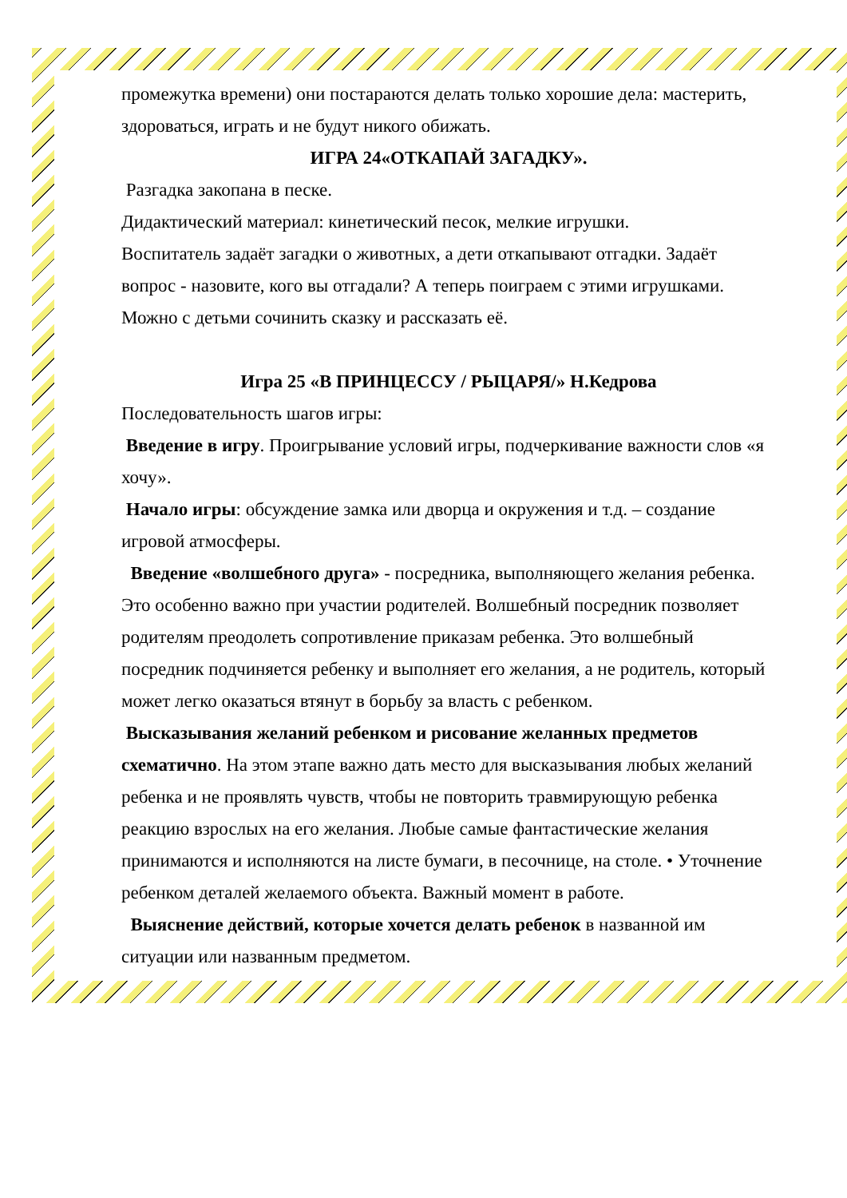промежутка времени) они постараются делать только хорошие дела: мастерить, здороваться, играть и не будут никого обижать.
ИГРА 24«ОТКАПАЙ ЗАГАДКУ».
Разгадка закопана в песке.
Дидактический материал: кинетический песок, мелкие игрушки.
Воспитатель задаёт загадки о животных, а дети откапывают отгадки. Задаёт вопрос - назовите, кого вы отгадали? А теперь поиграем с этими игрушками. Можно с детьми сочинить сказку и рассказать её.
Игра 25 «В ПРИНЦЕССУ / РЫЦАРЯ/» Н.Кедрова
Последовательность шагов игры:
Введение в игру. Проигрывание условий игры, подчеркивание важности слов «я хочу».
Начало игры: обсуждение замка или дворца и окружения и т.д. – создание игровой атмосферы.
Введение «волшебного друга» - посредника, выполняющего желания ребенка. Это особенно важно при участии родителей. Волшебный посредник позволяет родителям преодолеть сопротивление приказам ребенка. Это волшебный посредник подчиняется ребенку и выполняет его желания, а не родитель, который может легко оказаться втянут в борьбу за власть с ребенком.
Высказывания желаний ребенком и рисование желанных предметов схематично. На этом этапе важно дать место для высказывания любых желаний ребенка и не проявлять чувств, чтобы не повторить травмирующую ребенка реакцию взрослых на его желания. Любые самые фантастические желания принимаются и исполняются на листе бумаги, в песочнице, на столе. • Уточнение ребенком деталей желаемого объекта. Важный момент в работе.
Выяснение действий, которые хочется делать ребенок в названной им ситуации или названным предметом.